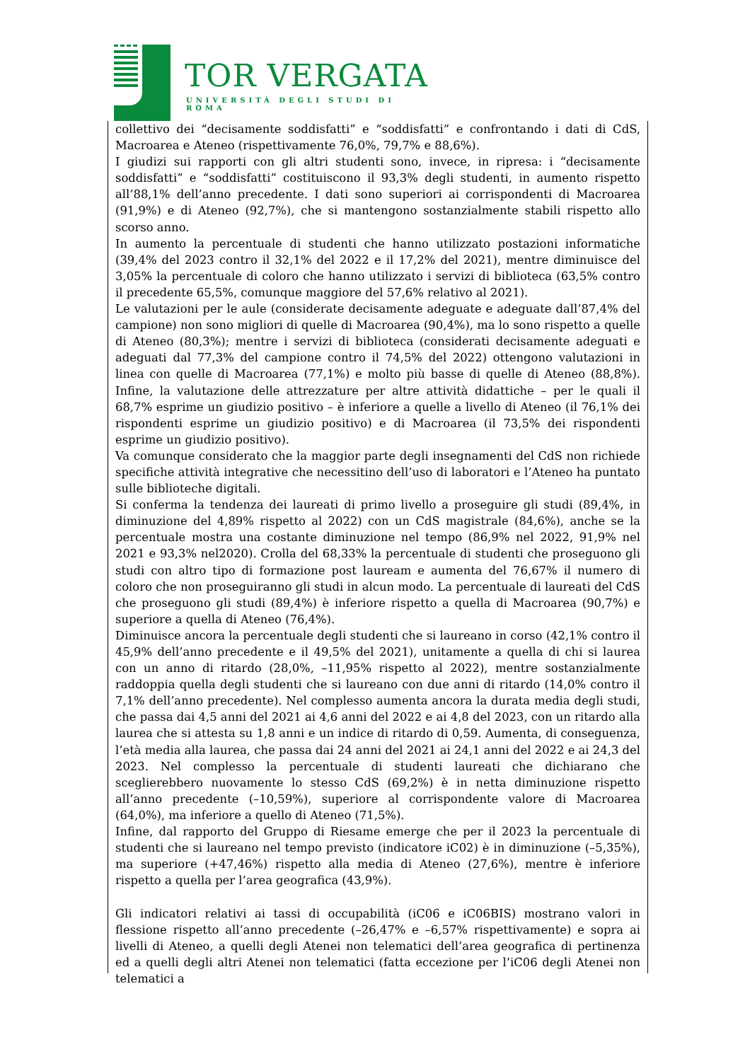TOR VERGATA
UNIVERSITÀ DEGLI STUDI DI ROMA
collettivo dei “decisamente soddisfatti” e “soddisfatti” e confrontando i dati di CdS, Macroarea e Ateneo (rispettivamente 76,0%, 79,7% e 88,6%).
I giudizi sui rapporti con gli altri studenti sono, invece, in ripresa: i “decisamente soddisfatti” e “soddisfatti” costituiscono il 93,3% degli studenti, in aumento rispetto all’88,1% dell’anno precedente. I dati sono superiori ai corrispondenti di Macroarea (91,9%) e di Ateneo (92,7%), che si mantengono sostanzialmente stabili rispetto allo scorso anno.
In aumento la percentuale di studenti che hanno utilizzato postazioni informatiche (39,4% del 2023 contro il 32,1% del 2022 e il 17,2% del 2021), mentre diminuisce del 3,05% la percentuale di coloro che hanno utilizzato i servizi di biblioteca (63,5% contro il precedente 65,5%, comunque maggiore del 57,6% relativo al 2021).
Le valutazioni per le aule (considerate decisamente adeguate e adeguate dall’87,4% del campione) non sono migliori di quelle di Macroarea (90,4%), ma lo sono rispetto a quelle di Ateneo (80,3%); mentre i servizi di biblioteca (considerati decisamente adeguati e adeguati dal 77,3% del campione contro il 74,5% del 2022) ottengono valutazioni in linea con quelle di Macroarea (77,1%) e molto più basse di quelle di Ateneo (88,8%). Infine, la valutazione delle attrezzature per altre attività didattiche – per le quali il 68,7% esprime un giudizio positivo – è inferiore a quelle a livello di Ateneo (il 76,1% dei rispondenti esprime un giudizio positivo) e di Macroarea (il 73,5% dei rispondenti esprime un giudizio positivo).
Va comunque considerato che la maggior parte degli insegnamenti del CdS non richiede specifiche attività integrative che necessitino dell’uso di laboratori e l’Ateneo ha puntato sulle biblioteche digitali.
Si conferma la tendenza dei laureati di primo livello a proseguire gli studi (89,4%, in diminuzione del 4,89% rispetto al 2022) con un CdS magistrale (84,6%), anche se la percentuale mostra una costante diminuzione nel tempo (86,9% nel 2022, 91,9% nel 2021 e 93,3% nel2020). Crolla del 68,33% la percentuale di studenti che proseguono gli studi con altro tipo di formazione post lauream e aumenta del 76,67% il numero di coloro che non proseguiranno gli studi in alcun modo. La percentuale di laureati del CdS che proseguono gli studi (89,4%) è inferiore rispetto a quella di Macroarea (90,7%) e superiore a quella di Ateneo (76,4%).
Diminuisce ancora la percentuale degli studenti che si laureano in corso (42,1% contro il 45,9% dell’anno precedente e il 49,5% del 2021), unitamente a quella di chi si laurea con un anno di ritardo (28,0%, –11,95% rispetto al 2022), mentre sostanzialmente raddoppia quella degli studenti che si laureano con due anni di ritardo (14,0% contro il 7,1% dell’anno precedente). Nel complesso aumenta ancora la durata media degli studi, che passa dai 4,5 anni del 2021 ai 4,6 anni del 2022 e ai 4,8 del 2023, con un ritardo alla laurea che si attesta su 1,8 anni e un indice di ritardo di 0,59. Aumenta, di conseguenza, l’età media alla laurea, che passa dai 24 anni del 2021 ai 24,1 anni del 2022 e ai 24,3 del 2023. Nel complesso la percentuale di studenti laureati che dichiarano che sceglierebbero nuovamente lo stesso CdS (69,2%) è in netta diminuzione rispetto all’anno precedente (–10,59%), superiore al corrispondente valore di Macroarea (64,0%), ma inferiore a quello di Ateneo (71,5%).
Infine, dal rapporto del Gruppo di Riesame emerge che per il 2023 la percentuale di studenti che si laureano nel tempo previsto (indicatore iC02) è in diminuzione (–5,35%), ma superiore (+47,46%) rispetto alla media di Ateneo (27,6%), mentre è inferiore rispetto a quella per l’area geografica (43,9%).
Gli indicatori relativi ai tassi di occupabilità (iC06 e iC06BIS) mostrano valori in flessione rispetto all’anno precedente (–26,47% e –6,57% rispettivamente) e sopra ai livelli di Ateneo, a quelli degli Atenei non telematici dell’area geografica di pertinenza ed a quelli degli altri Atenei non telematici (fatta eccezione per l’iC06 degli Atenei non telematici a